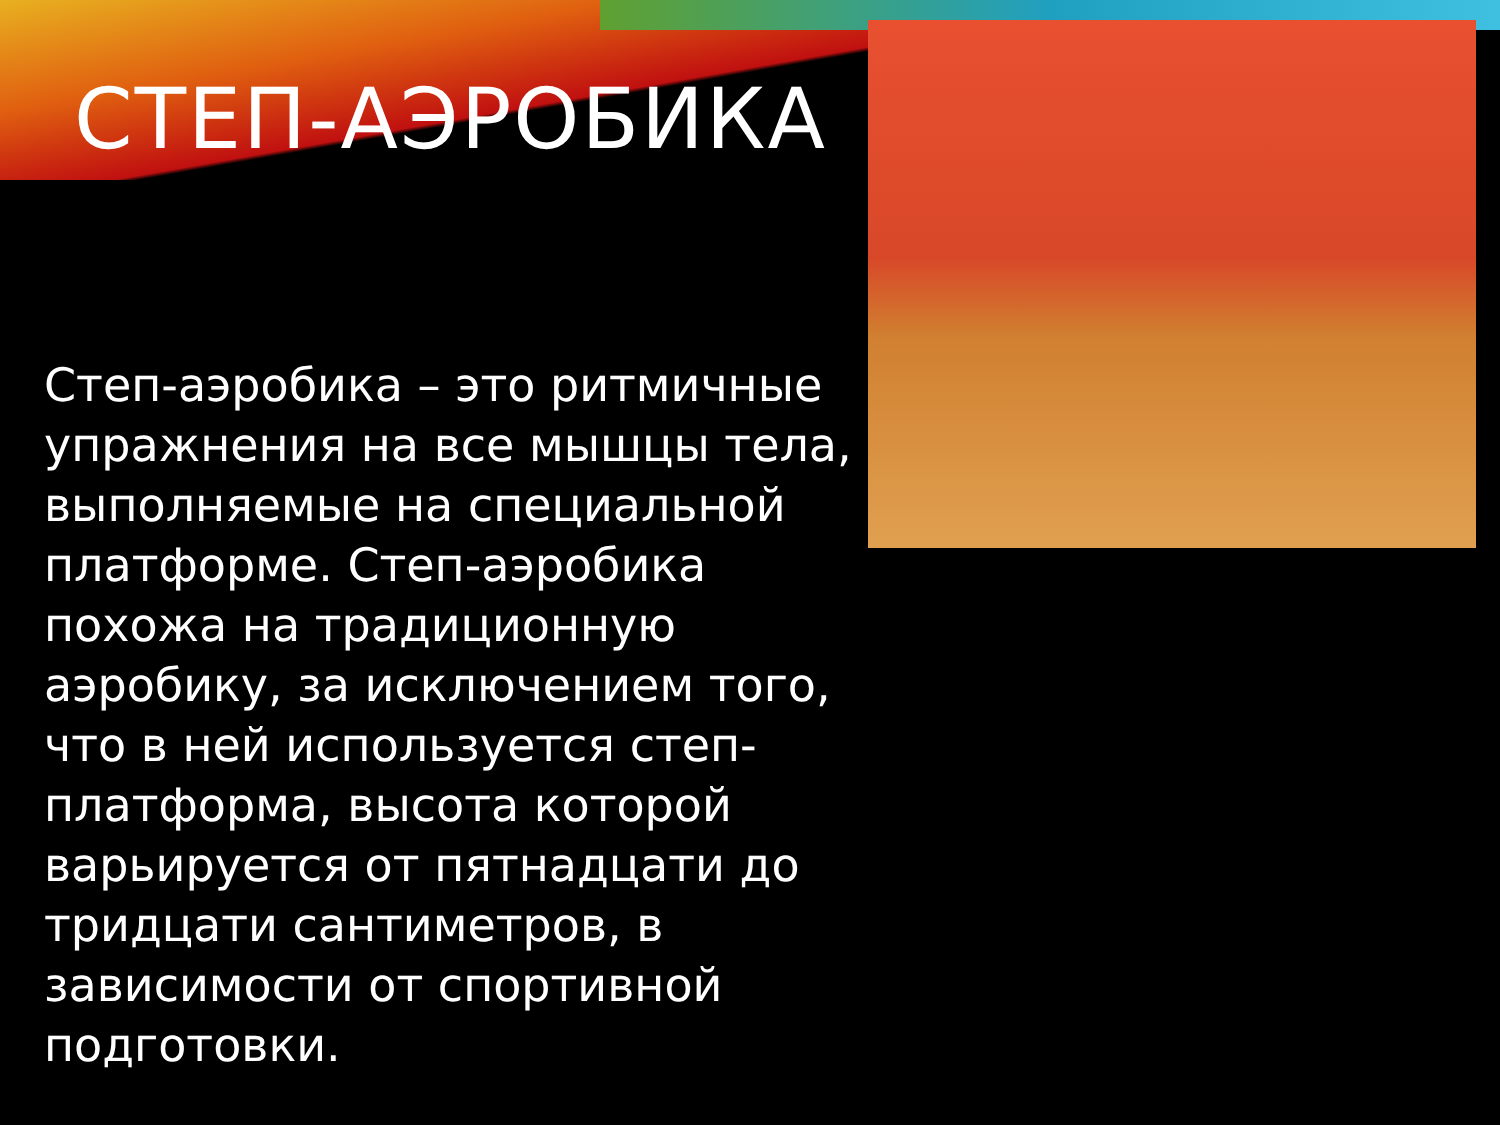СТЕП-АЭРОБИКА
Степ-аэробика – это ритмичные упражнения на все мышцы тела, выполняемые на специальной платформе. Степ-аэробика похожа на традиционную аэробику, за исключением того, что в ней используется степ-платформа, высота которой варьируется от пятнадцати до тридцати сантиметров, в зависимости от спортивной подготовки.